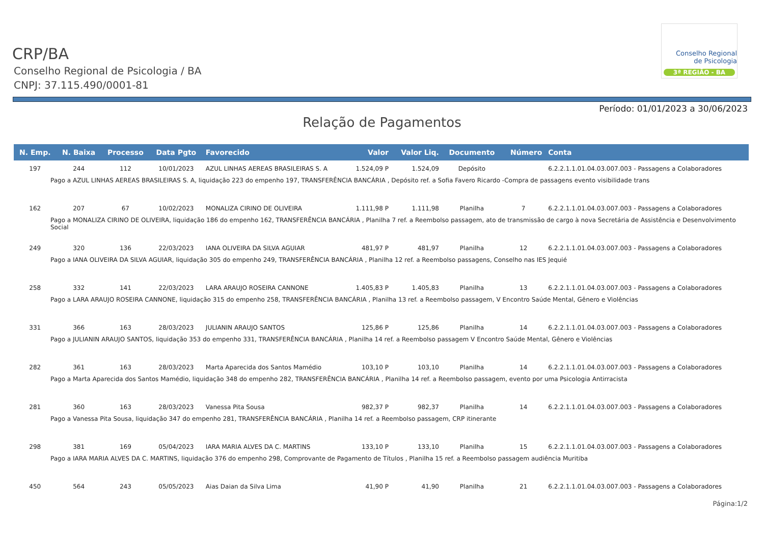Conselho Regional
de Psicologia
3ª REGIÃO - BA
CRP/BA
Conselho Regional de Psicologia / BA
CNPJ: 37.115.490/0001-81
Período: 01/01/2023 a 30/06/2023
Relação de Pagamentos
| N. Emp. | N. Baixa | Processo | Data Pgto | Favorecido | Valor | Valor Liq. | Documento | Número | Conta |
| --- | --- | --- | --- | --- | --- | --- | --- | --- | --- |
| 197 | 244 | 112 | 10/01/2023 | AZUL LINHAS AEREAS BRASILEIRAS S. A | 1.524,09 P | 1.524,09 | Depósito | | 6.2.2.1.1.01.04.03.007.003 - Passagens a Colaboradores |
| Pago a AZUL LINHAS AEREAS BRASILEIRAS S. A, liquidação 223 do empenho 197, TRANSFERÊNCIA BANCÁRIA , Depósito ref. a Sofia Favero Ricardo -Compra de passagens evento visibilidade trans | | | | | | | | | |
| 162 | 207 | 67 | 10/02/2023 | MONALIZA CIRINO DE OLIVEIRA | 1.111,98 P | 1.111,98 | Planilha | 7 | 6.2.2.1.1.01.04.03.007.003 - Passagens a Colaboradores |
| Pago a MONALIZA CIRINO DE OLIVEIRA, liquidação 186 do empenho 162, TRANSFERÊNCIA BANCÁRIA , Planilha 7 ref. a Reembolso passagem, ato de transmissão de cargo à nova Secretária de Assistência e Desenvolvimento Social | | | | | | | | | |
| 249 | 320 | 136 | 22/03/2023 | IANA OLIVEIRA DA SILVA AGUIAR | 481,97 P | 481,97 | Planilha | 12 | 6.2.2.1.1.01.04.03.007.003 - Passagens a Colaboradores |
| Pago a IANA OLIVEIRA DA SILVA AGUIAR, liquidação 305 do empenho 249, TRANSFERÊNCIA BANCÁRIA , Planilha 12 ref. a Reembolso passagens, Conselho nas IES Jequié | | | | | | | | | |
| 258 | 332 | 141 | 22/03/2023 | LARA ARAUJO ROSEIRA CANNONE | 1.405,83 P | 1.405,83 | Planilha | 13 | 6.2.2.1.1.01.04.03.007.003 - Passagens a Colaboradores |
| Pago a LARA ARAUJO ROSEIRA CANNONE, liquidação 315 do empenho 258, TRANSFERÊNCIA BANCÁRIA , Planilha 13 ref. a Reembolso passagem, V Encontro Saúde Mental, Gênero e Violências | | | | | | | | | |
| 331 | 366 | 163 | 28/03/2023 | JULIANIN ARAUJO SANTOS | 125,86 P | 125,86 | Planilha | 14 | 6.2.2.1.1.01.04.03.007.003 - Passagens a Colaboradores |
| Pago a JULIANIN ARAUJO SANTOS, liquidação 353 do empenho 331, TRANSFERÊNCIA BANCÁRIA , Planilha 14 ref. a Reembolso passagem V Encontro Saúde Mental, Gênero e Violências | | | | | | | | | |
| 282 | 361 | 163 | 28/03/2023 | Marta Aparecida dos Santos Mamédio | 103,10 P | 103,10 | Planilha | 14 | 6.2.2.1.1.01.04.03.007.003 - Passagens a Colaboradores |
| Pago a Marta Aparecida dos Santos Mamédio, liquidação 348 do empenho 282, TRANSFERÊNCIA BANCÁRIA , Planilha 14 ref. a Reembolso passagem, evento por uma Psicologia Antirracista | | | | | | | | | |
| 281 | 360 | 163 | 28/03/2023 | Vanessa Pita Sousa | 982,37 P | 982,37 | Planilha | 14 | 6.2.2.1.1.01.04.03.007.003 - Passagens a Colaboradores |
| Pago a Vanessa Pita Sousa, liquidação 347 do empenho 281, TRANSFERÊNCIA BANCÁRIA , Planilha 14 ref. a Reembolso passagem, CRP itinerante | | | | | | | | | |
| 298 | 381 | 169 | 05/04/2023 | IARA MARIA ALVES DA C. MARTINS | 133,10 P | 133,10 | Planilha | 15 | 6.2.2.1.1.01.04.03.007.003 - Passagens a Colaboradores |
| Pago a IARA MARIA ALVES DA C. MARTINS, liquidação 376 do empenho 298, Comprovante de Pagamento de Títulos , Planilha 15 ref. a Reembolso passagem audiência Muritiba | | | | | | | | | |
| 450 | 564 | 243 | 05/05/2023 | Aias Daian da Silva Lima | 41,90 P | 41,90 | Planilha | 21 | 6.2.2.1.1.01.04.03.007.003 - Passagens a Colaboradores |
Página:1/2